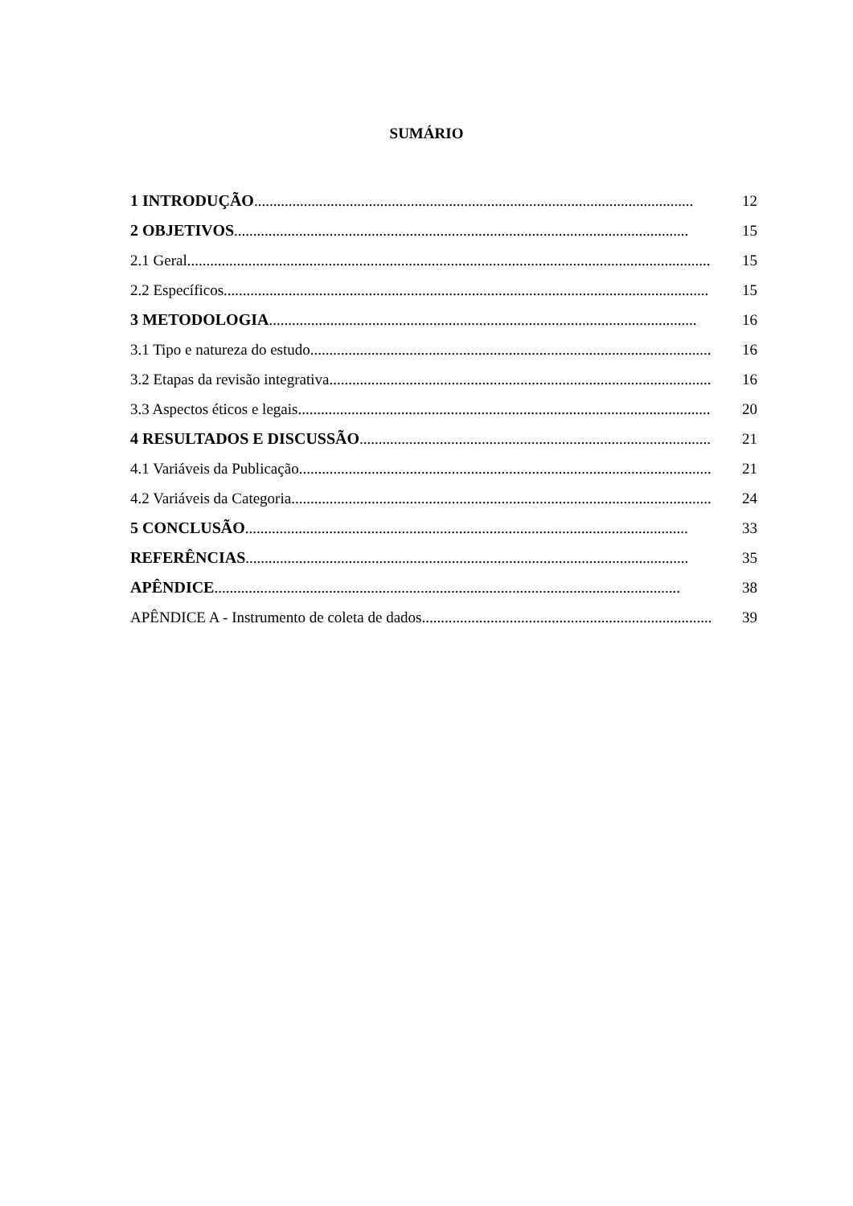SUMÁRIO
1 INTRODUÇÃO................................................................................................................... 12
2 OBJETIVOS....................................................................................................................... 15
2.1 Geral.......................................................................................................................................... 15
2.2 Específicos............................................................................................................................... 15
3 METODOLOGIA................................................................................................................ 16
3.1 Tipo e natureza do estudo........................................................................................................... 16
3.2 Etapas da revisão integrativa...................................................................................................... 16
3.3 Aspectos éticos e legais............................................................................................................. 20
4 RESULTADOS E DISCUSSÃO.................................................................................................. 21
4.1 Variáveis da Publicação............................................................................................................. 21
4.2 Variáveis da Categoria............................................................................................................... 24
5 CONCLUSÃO.................................................................................................................... 33
REFERÊNCIAS.................................................................................................................... 35
APÊNDICE.......................................................................................................................... 38
APÊNDICE A - Instrumento de coleta de dados............................................................................. 39